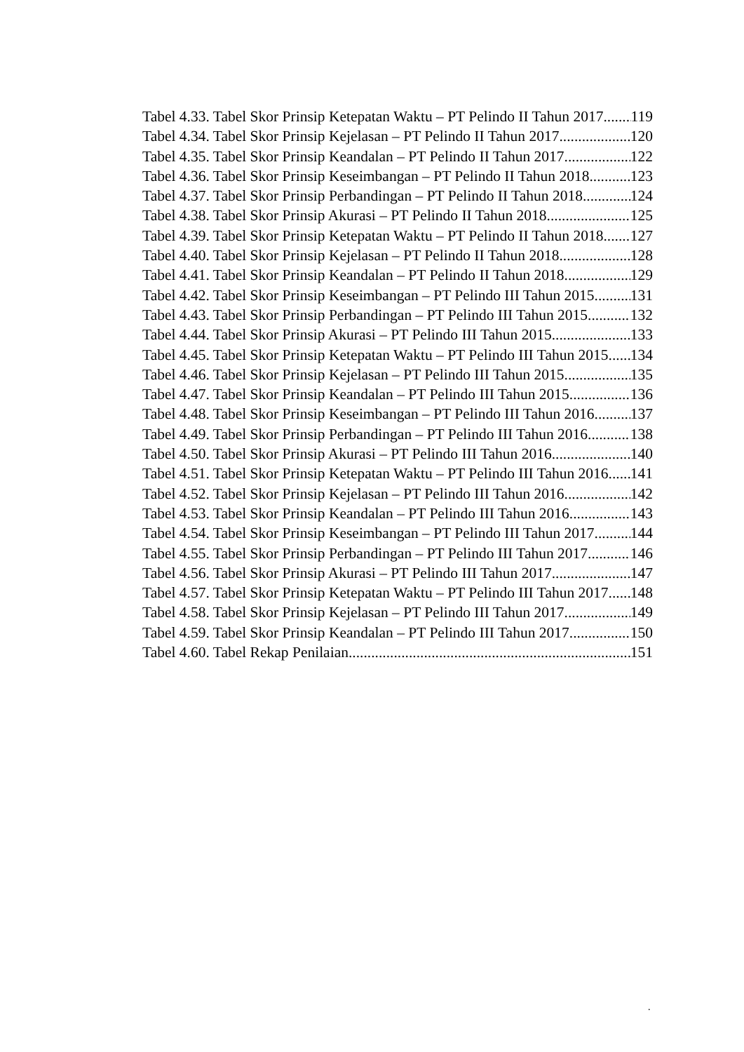Tabel 4.33. Tabel Skor Prinsip Ketepatan Waktu – PT Pelindo II Tahun 2017 119
Tabel 4.34. Tabel Skor Prinsip Kejelasan – PT Pelindo II Tahun 2017 120
Tabel 4.35. Tabel Skor Prinsip Keandalan – PT Pelindo II Tahun 2017 122
Tabel 4.36. Tabel Skor Prinsip Keseimbangan – PT Pelindo II Tahun 2018 123
Tabel 4.37. Tabel Skor Prinsip Perbandingan – PT Pelindo II Tahun 2018 124
Tabel 4.38. Tabel Skor Prinsip Akurasi – PT Pelindo II Tahun 2018 125
Tabel 4.39. Tabel Skor Prinsip Ketepatan Waktu – PT Pelindo II Tahun 2018 127
Tabel 4.40. Tabel Skor Prinsip Kejelasan – PT Pelindo II Tahun 2018 128
Tabel 4.41. Tabel Skor Prinsip Keandalan – PT Pelindo II Tahun 2018 129
Tabel 4.42. Tabel Skor Prinsip Keseimbangan – PT Pelindo III Tahun 2015 131
Tabel 4.43. Tabel Skor Prinsip Perbandingan – PT Pelindo III Tahun 2015 132
Tabel 4.44. Tabel Skor Prinsip Akurasi – PT Pelindo III Tahun 2015 133
Tabel 4.45. Tabel Skor Prinsip Ketepatan Waktu – PT Pelindo III Tahun 2015 134
Tabel 4.46. Tabel Skor Prinsip Kejelasan – PT Pelindo III Tahun 2015 135
Tabel 4.47. Tabel Skor Prinsip Keandalan – PT Pelindo III Tahun 2015 136
Tabel 4.48. Tabel Skor Prinsip Keseimbangan – PT Pelindo III Tahun 2016 137
Tabel 4.49. Tabel Skor Prinsip Perbandingan – PT Pelindo III Tahun 2016 138
Tabel 4.50. Tabel Skor Prinsip Akurasi – PT Pelindo III Tahun 2016 140
Tabel 4.51. Tabel Skor Prinsip Ketepatan Waktu – PT Pelindo III Tahun 2016 141
Tabel 4.52. Tabel Skor Prinsip Kejelasan – PT Pelindo III Tahun 2016 142
Tabel 4.53. Tabel Skor Prinsip Keandalan – PT Pelindo III Tahun 2016 143
Tabel 4.54. Tabel Skor Prinsip Keseimbangan – PT Pelindo III Tahun 2017 144
Tabel 4.55. Tabel Skor Prinsip Perbandingan – PT Pelindo III Tahun 2017 146
Tabel 4.56. Tabel Skor Prinsip Akurasi – PT Pelindo III Tahun 2017 147
Tabel 4.57. Tabel Skor Prinsip Ketepatan Waktu – PT Pelindo III Tahun 2017 148
Tabel 4.58. Tabel Skor Prinsip Kejelasan – PT Pelindo III Tahun 2017 149
Tabel 4.59. Tabel Skor Prinsip Keandalan – PT Pelindo III Tahun 2017 150
Tabel 4.60. Tabel Rekap Penilaian 151
.